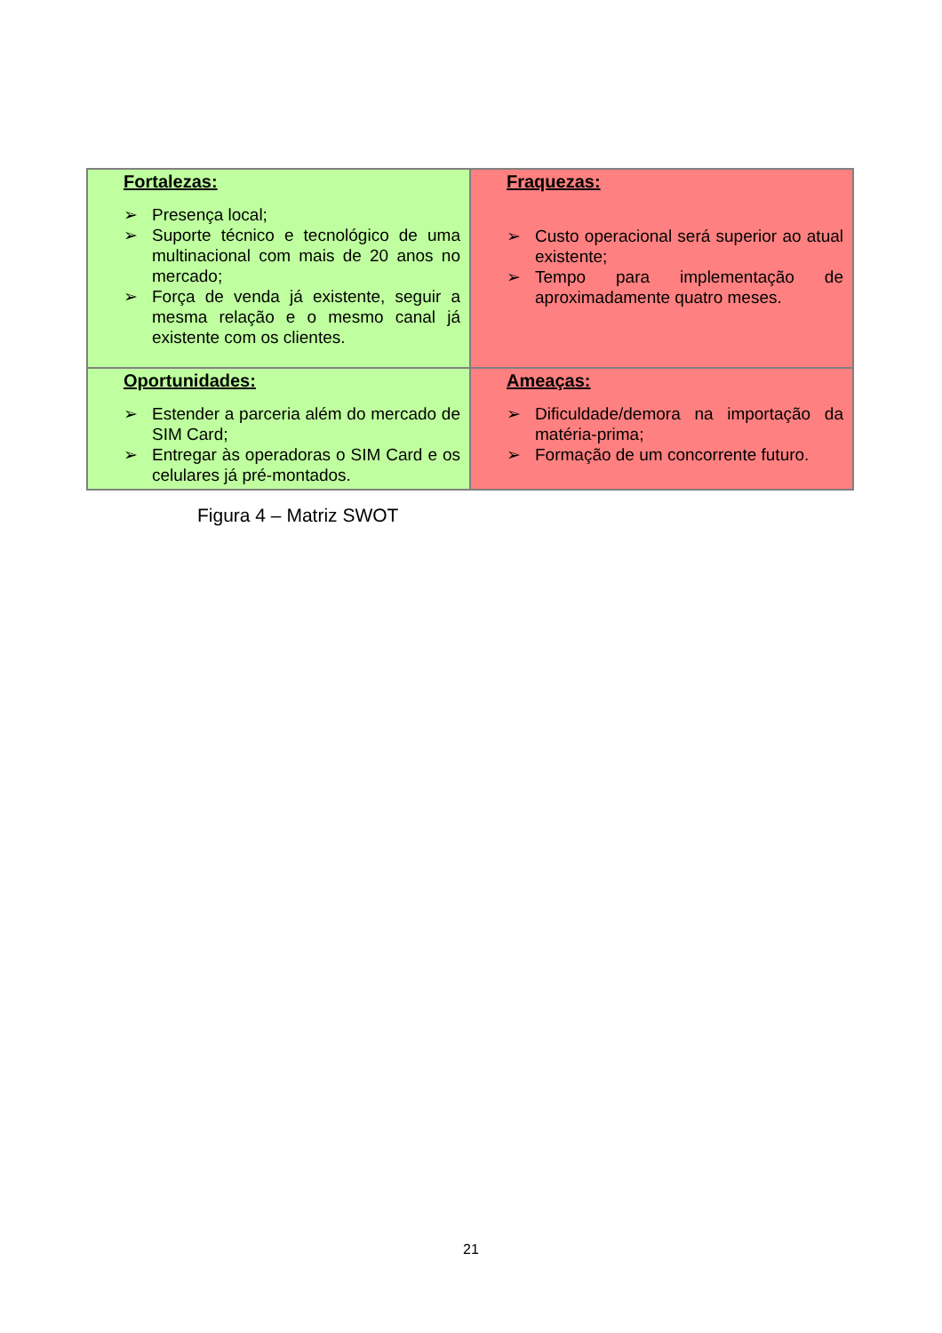| Fortalezas: ➢ Presença local; ➢ Suporte técnico e tecnológico de uma multinacional com mais de 20 anos no mercado; ➢ Força de venda já existente, seguir a mesma relação e o mesmo canal já existente com os clientes. | Fraquezas: ➢ Custo operacional será superior ao atual existente; ➢ Tempo para implementação de aproximadamente quatro meses. |
| Oportunidades: ➢ Estender a parceria além do mercado de SIM Card; ➢ Entregar às operadoras o SIM Card e os celulares já pré-montados. | Ameaças: ➢ Dificuldade/demora na importação da matéria-prima; ➢ Formação de um concorrente futuro. |
Figura 4 – Matriz SWOT
21